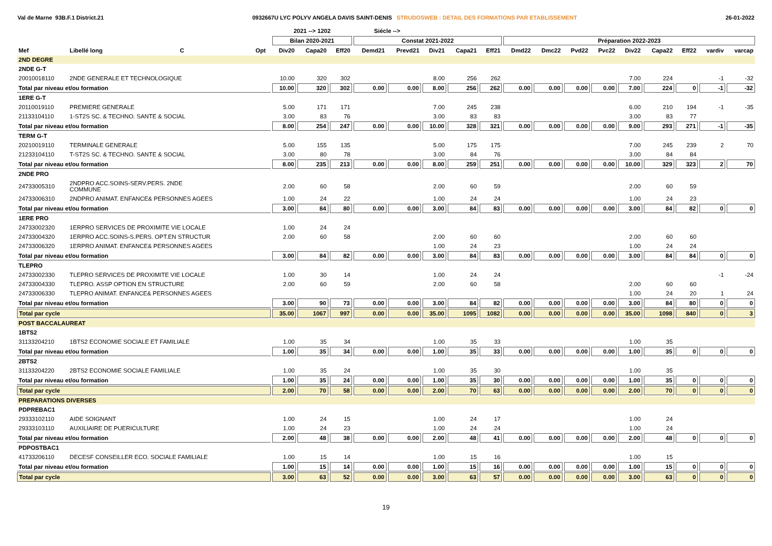Val de Marne 93B.F.1 District.21 0932667U LYC POLYV ANGELA DAVIS SAINT-DENIS STRUDOSWEB : DETAIL DES FORMATIONS PAR ETABLISSEMENT 26-01-2022
| | | | 2021 --> 1202 | | | Siécle --> | | | | | | | | | | | | | |
| | | | Bilan 2020-2021 | | | Constat 2021-2022 | | | | | Préparation 2022-2023 | | | | | | | | |
| Mef | Libellé long C | Opt | Div20 | Capa20 | Eff20 | Demd21 | Prevd21 | Div21 | Capa21 | Eff21 | Dmd22 | Dmc22 | Pvd22 | Pvc22 | Div22 | Capa22 | Eff22 | vardiv | varcap |
| 2ND DEGRE | | | | | | | | | | | | | | | | | | | |
| 2NDE G-T | | | | | | | | | | | | | | | | | | | |
| 20010018110 | 2NDE GENERALE ET TECHNOLOGIQUE | | 10.00 | 320 | 302 | | | 8.00 | 256 | 262 | | | | | 7.00 | 224 | | -1 | -32 |
| Total par niveau et/ou formation | | | 10.00 | 320 | 302 | 0.00 | 0.00 | 8.00 | 256 | 262 | 0.00 | 0.00 | 0.00 | 0.00 | 7.00 | 224 | 0 | -1 | -32 |
| 1ERE G-T | | | | | | | | | | | | | | | | | | | |
| 20110019110 | PREMIERE GENERALE | | 5.00 | 171 | 171 | | | 7.00 | 245 | 238 | | | | | 6.00 | 210 | 194 | -1 | -35 |
| 21133104110 | 1-ST2S SC. & TECHNO. SANTE & SOCIAL | | 3.00 | 83 | 76 | | | 3.00 | 83 | 83 | | | | | 3.00 | 83 | 77 | | |
| Total par niveau et/ou formation | | | 8.00 | 254 | 247 | 0.00 | 0.00 | 10.00 | 328 | 321 | 0.00 | 0.00 | 0.00 | 0.00 | 9.00 | 293 | 271 | -1 | -35 |
| TERM G-T | | | | | | | | | | | | | | | | | | | |
| 20210019110 | TERMINALE GENERALE | | 5.00 | 155 | 135 | | | 5.00 | 175 | 175 | | | | | 7.00 | 245 | 239 | 2 | 70 |
| 21233104110 | T-ST2S SC. & TECHNO. SANTE & SOCIAL | | 3.00 | 80 | 78 | | | 3.00 | 84 | 76 | | | | | 3.00 | 84 | 84 | | |
| Total par niveau et/ou formation | | | 8.00 | 235 | 213 | 0.00 | 0.00 | 8.00 | 259 | 251 | 0.00 | 0.00 | 0.00 | 0.00 | 10.00 | 329 | 323 | 2 | 70 |
| 2NDE PRO | | | | | | | | | | | | | | | | | | | |
| 24733005310 | 2NDPRO ACC.SOINS-SERV.PERS. 2NDE COMMUNE | | 2.00 | 60 | 58 | | | 2.00 | 60 | 59 | | | | | 2.00 | 60 | 59 | | |
| 24733006310 | 2NDPRO ANIMAT. ENFANCE& PERSONNES AGEES | | 1.00 | 24 | 22 | | | 1.00 | 24 | 24 | | | | | 1.00 | 24 | 23 | | |
| Total par niveau et/ou formation | | | 3.00 | 84 | 80 | 0.00 | 0.00 | 3.00 | 84 | 83 | 0.00 | 0.00 | 0.00 | 0.00 | 3.00 | 84 | 82 | 0 | 0 |
| 1ERE PRO | | | | | | | | | | | | | | | | | | | |
| 24733002320 | 1ERPRO SERVICES DE PROXIMITE VIE LOCALE | | 1.00 | 24 | 24 | | | | | | | | | | | | | | |
| 24733004320 | 1ERPRO ACC.SOINS-S.PERS. OPT.EN STRUCTUR | | 2.00 | 60 | 58 | | | 2.00 | 60 | 60 | | | | | 2.00 | 60 | 60 | | |
| 24733006320 | 1ERPRO ANIMAT. ENFANCE& PERSONNES AGEES | | | | | | | 1.00 | 24 | 23 | | | | | 1.00 | 24 | 24 | | |
| Total par niveau et/ou formation | | | 3.00 | 84 | 82 | 0.00 | 0.00 | 3.00 | 84 | 83 | 0.00 | 0.00 | 0.00 | 0.00 | 3.00 | 84 | 84 | 0 | 0 |
| TLEPRO | | | | | | | | | | | | | | | | | | | |
| 24733002330 | TLEPRO SERVICES DE PROXIMITE VIE LOCALE | | 1.00 | 30 | 14 | | | 1.00 | 24 | 24 | | | | | | | | -1 | -24 |
| 24733004330 | TLEPRO. ASSP OPTION EN STRUCTURE | | 2.00 | 60 | 59 | | | 2.00 | 60 | 58 | | | | | 2.00 | 60 | 60 | | |
| 24733006330 | TLEPRO ANIMAT. ENFANCE& PERSONNES AGEES | | | | | | | | | | | | | | 1.00 | 24 | 20 | 1 | 24 |
| Total par niveau et/ou formation | | | 3.00 | 90 | 73 | 0.00 | 0.00 | 3.00 | 84 | 82 | 0.00 | 0.00 | 0.00 | 0.00 | 3.00 | 84 | 80 | 0 | 0 |
| Total par cycle | | | 35.00 | 1067 | 997 | 0.00 | 0.00 | 35.00 | 1095 | 1082 | 0.00 | 0.00 | 0.00 | 0.00 | 35.00 | 1098 | 840 | 0 | 3 |
| POST BACCALAUREAT | | | | | | | | | | | | | | | | | | | |
| 1BTS2 | | | | | | | | | | | | | | | | | | | |
| 31133204210 | 1BTS2 ECONOMIE SOCIALE ET FAMILIALE | | 1.00 | 35 | 34 | | | 1.00 | 35 | 33 | | | | | 1.00 | 35 | | | |
| Total par niveau et/ou formation | | | 1.00 | 35 | 34 | 0.00 | 0.00 | 1.00 | 35 | 33 | 0.00 | 0.00 | 0.00 | 0.00 | 1.00 | 35 | 0 | 0 | 0 |
| 2BTS2 | | | | | | | | | | | | | | | | | | | |
| 31133204220 | 2BTS2 ECONOMIE SOCIALE FAMILIALE | | 1.00 | 35 | 24 | | | 1.00 | 35 | 30 | | | | | 1.00 | 35 | | | |
| Total par niveau et/ou formation | | | 1.00 | 35 | 24 | 0.00 | 0.00 | 1.00 | 35 | 30 | 0.00 | 0.00 | 0.00 | 0.00 | 1.00 | 35 | 0 | 0 | 0 |
| Total par cycle | | | 2.00 | 70 | 58 | 0.00 | 0.00 | 2.00 | 70 | 63 | 0.00 | 0.00 | 0.00 | 0.00 | 2.00 | 70 | 0 | 0 | 0 |
| PREPARATIONS DIVERSES | | | | | | | | | | | | | | | | | | | |
| PDPREBAC1 | | | | | | | | | | | | | | | | | | | |
| 29333102110 | AIDE SOIGNANT | | 1.00 | 24 | 15 | | | 1.00 | 24 | 17 | | | | | 1.00 | 24 | | | |
| 29333103110 | AUXILIAIRE DE PUERICULTURE | | 1.00 | 24 | 23 | | | 1.00 | 24 | 24 | | | | | 1.00 | 24 | | | |
| Total par niveau et/ou formation | | | 2.00 | 48 | 38 | 0.00 | 0.00 | 2.00 | 48 | 41 | 0.00 | 0.00 | 0.00 | 0.00 | 2.00 | 48 | 0 | 0 | 0 |
| PDPOSTBAC1 | | | | | | | | | | | | | | | | | | | |
| 41733206110 | DECESF CONSEILLER ECO. SOCIALE FAMILIALE | | 1.00 | 15 | 14 | | | 1.00 | 15 | 16 | | | | | 1.00 | 15 | | | |
| Total par niveau et/ou formation | | | 1.00 | 15 | 14 | 0.00 | 0.00 | 1.00 | 15 | 16 | 0.00 | 0.00 | 0.00 | 0.00 | 1.00 | 15 | 0 | 0 | 0 |
| Total par cycle | | | 3.00 | 63 | 52 | 0.00 | 0.00 | 3.00 | 63 | 57 | 0.00 | 0.00 | 0.00 | 0.00 | 3.00 | 63 | 0 | 0 | 0 |
19